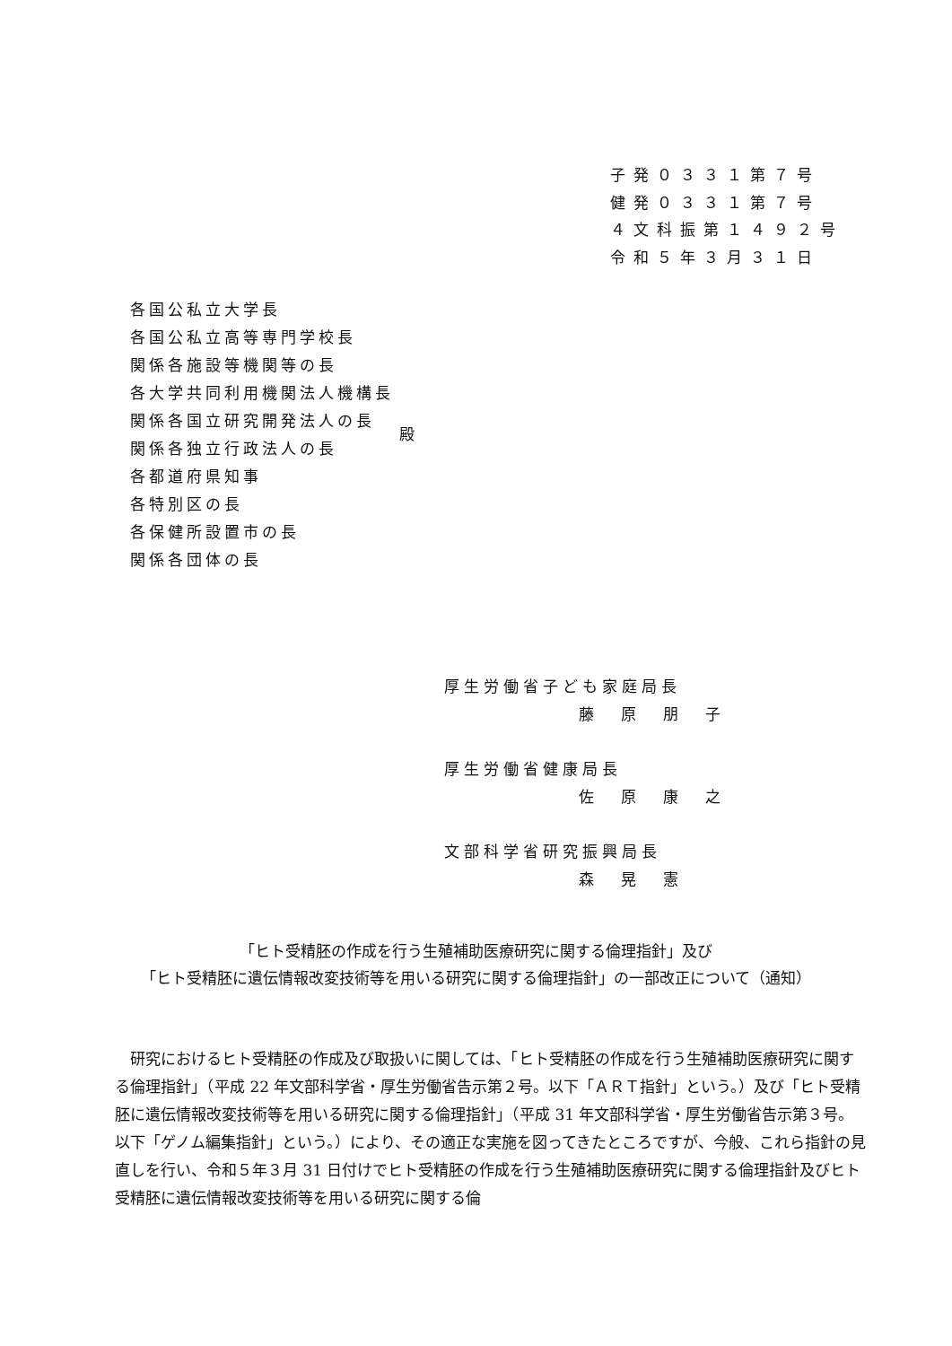子発０３３１第７号
健発０３３１第７号
４文科振第１４９２号
令和５年３月３１日
各国公私立大学長
各国公私立高等専門学校長
関係各施設等機関等の長
各大学共同利用機関法人機構長
関係各国立研究開発法人の長
関係各独立行政法人の長
各都道府県知事
各特別区の長
各保健所設置市の長
関係各団体の長
殿
厚生労働省子ども家庭局長
藤原朋子
厚生労働省健康局長
佐原康之
文部科学省研究振興局長
森晃憲
「ヒト受精胚の作成を行う生殖補助医療研究に関する倫理指針」及び
「ヒト受精胚に遺伝情報改変技術等を用いる研究に関する倫理指針」の一部改正について（通知）
研究におけるヒト受精胚の作成及び取扱いに関しては、「ヒト受精胚の作成を行う生殖補助医療研究に関する倫理指針」（平成 22 年文部科学省・厚生労働省告示第２号。以下「ＡＲＴ指針」という。）及び「ヒト受精胚に遺伝情報改変技術等を用いる研究に関する倫理指針」（平成 31 年文部科学省・厚生労働省告示第３号。以下「ゲノム編集指針」という。）により、その適正な実施を図ってきたところですが、今般、これら指針の見直しを行い、令和５年３月 31 日付けでヒト受精胚の作成を行う生殖補助医療研究に関する倫理指針及びヒト受精胚に遺伝情報改変技術等を用いる研究に関する倫